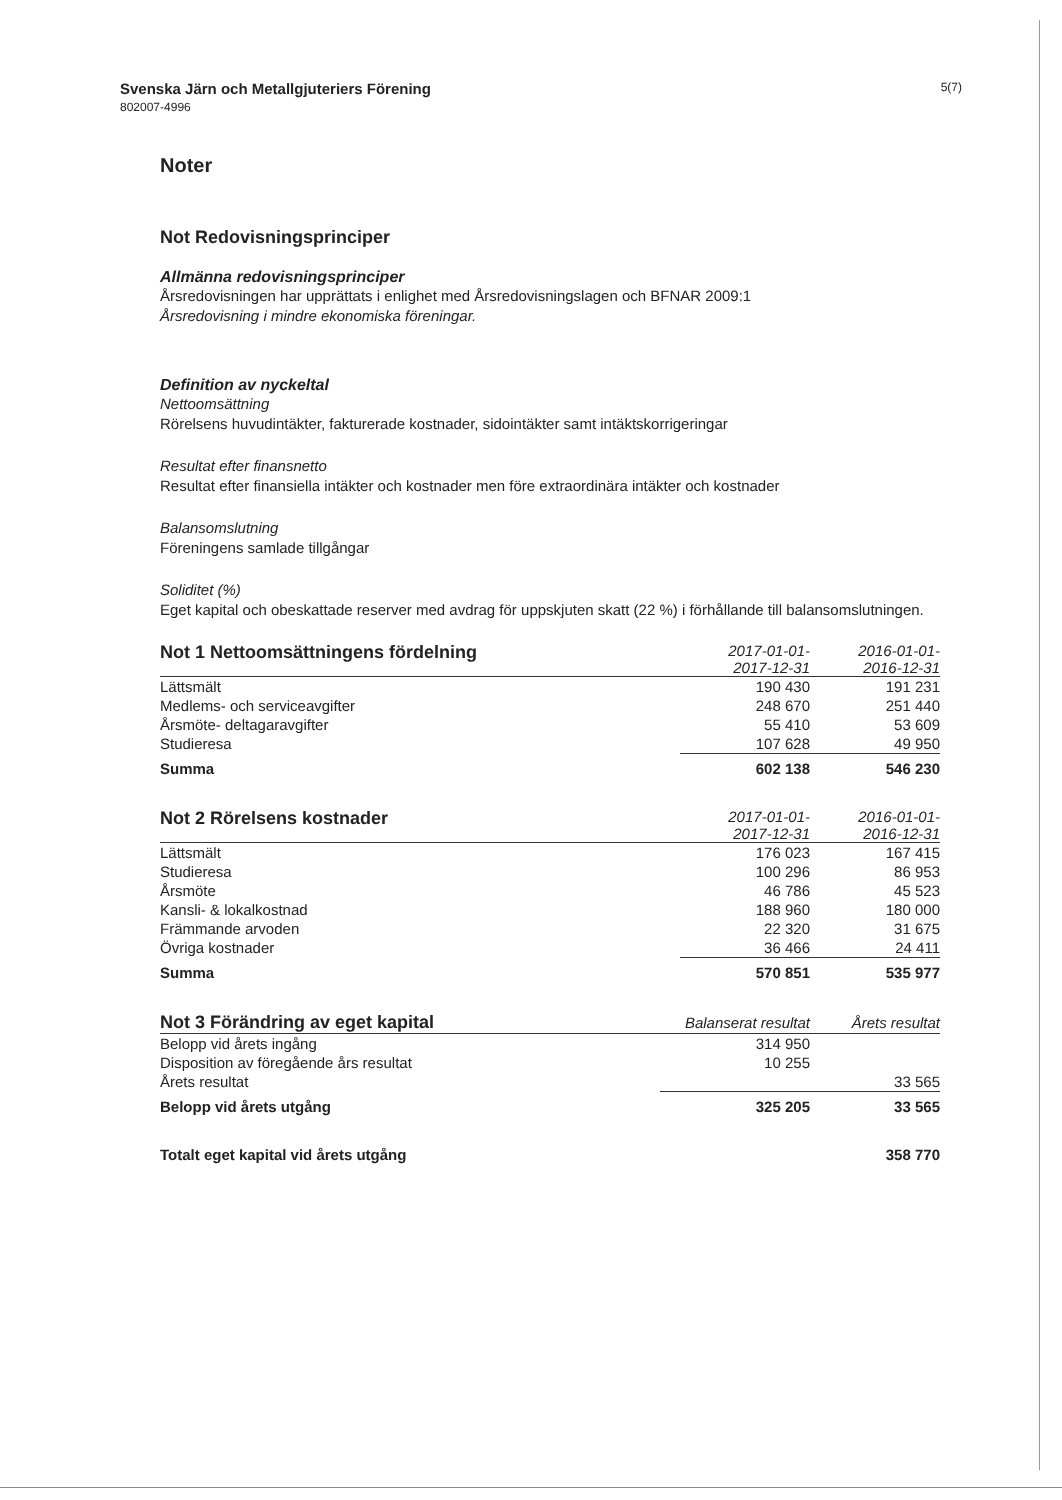Svenska Järn och Metallgjuteriers Förening
802007-4996
5(7)
Noter
Not Redovisningsprinciper
Allmänna redovisningsprinciper
Årsredovisningen har upprättats i enlighet med Årsredovisningslagen och BFNAR 2009:1
Årsredovisning i mindre ekonomiska föreningar.
Definition av nyckeltal
Nettoomsättning
Rörelsens huvudintäkter, fakturerade kostnader, sidointäkter samt intäktskorrigeringar
Resultat efter finansnetto
Resultat efter finansiella intäkter och kostnader men före extraordinära intäkter och kostnader
Balansomslutning
Föreningens samlade tillgångar
Soliditet (%)
Eget kapital och obeskattade reserver med avdrag för uppskjuten skatt (22 %) i förhållande till balansomslutningen.
| Not 1 Nettoomsättningens fördelning | 2017-01-01- 2017-12-31 | 2016-01-01- 2016-12-31 |
| --- | --- | --- |
| Lättsmält | 190 430 | 191 231 |
| Medlems- och serviceavgifter | 248 670 | 251 440 |
| Årsmöte- deltagaravgifter | 55 410 | 53 609 |
| Studieresa | 107 628 | 49 950 |
| Summa | 602 138 | 546 230 |
| Not 2 Rörelsens kostnader | 2017-01-01- 2017-12-31 | 2016-01-01- 2016-12-31 |
| --- | --- | --- |
| Lättsmält | 176 023 | 167 415 |
| Studieresa | 100 296 | 86 953 |
| Årsmöte | 46 786 | 45 523 |
| Kansli- & lokalkostnad | 188 960 | 180 000 |
| Främmande arvoden | 22 320 | 31 675 |
| Övriga kostnader | 36 466 | 24 411 |
| Summa | 570 851 | 535 977 |
| Not 3 Förändring av eget kapital | Balanserat resultat | Årets resultat |
| --- | --- | --- |
| Belopp vid årets ingång | 314 950 | |
| Disposition av föregående års resultat | 10 255 | |
| Årets resultat | | 33 565 |
| Belopp vid årets utgång | 325 205 | 33 565 |
| Totalt eget kapital vid årets utgång | | 358 770 |